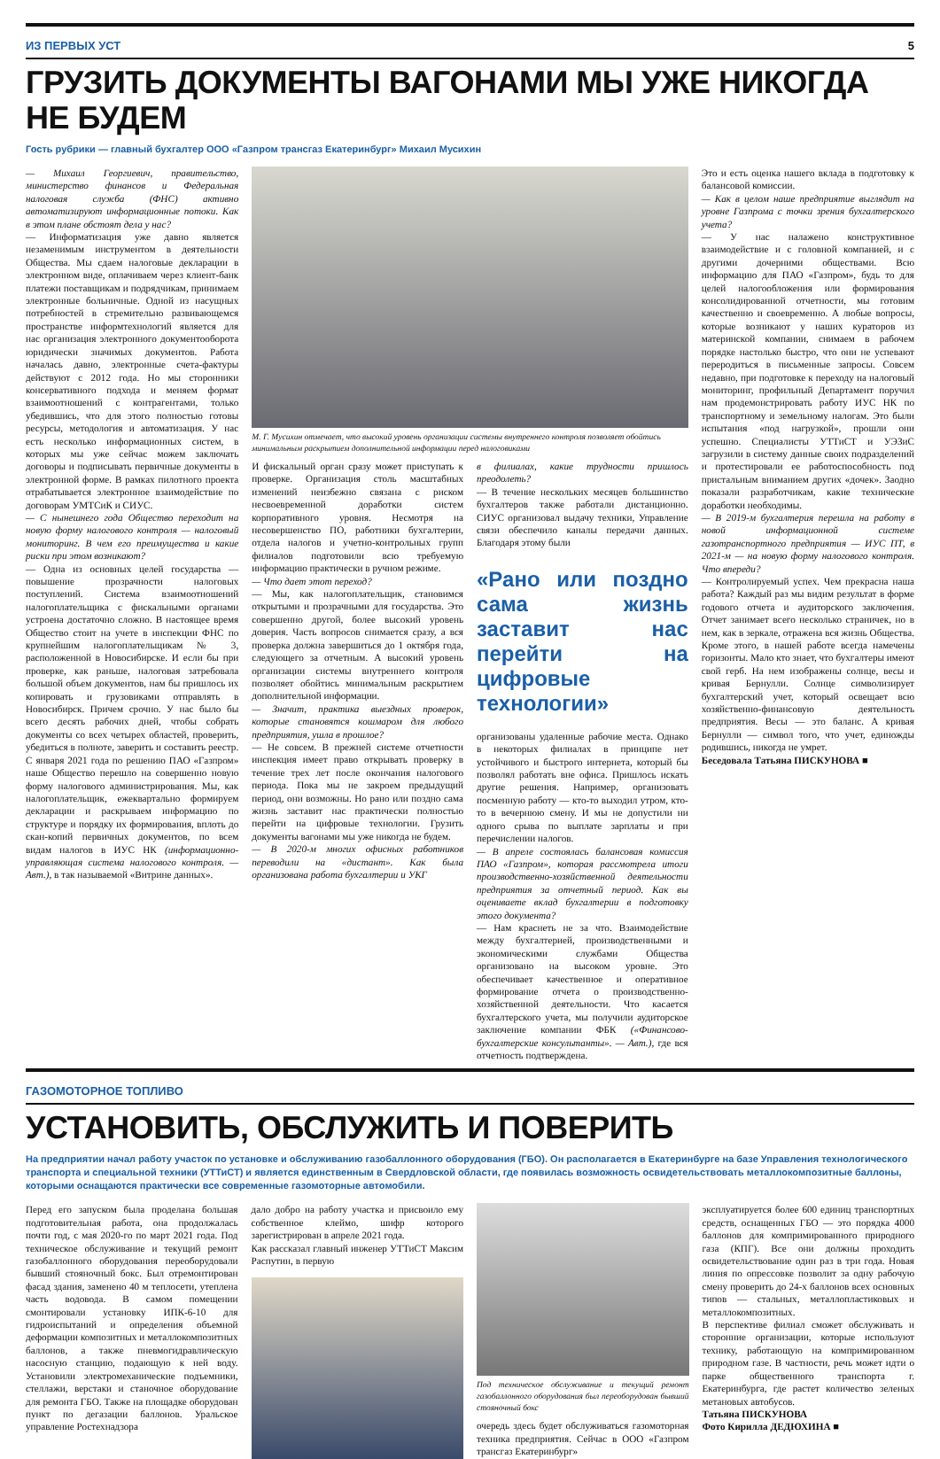ИЗ ПЕРВЫХ УСТ 5
ГРУЗИТЬ ДОКУМЕНТЫ ВАГОНАМИ МЫ УЖЕ НИКОГДА НЕ БУДЕМ
Гость рубрики — главный бухгалтер ООО «Газпром трансгаз Екатеринбург» Михаил Мусихин
— Михаил Георгиевич, правительство, министерство финансов и Федеральная налоговая служба (ФНС) активно автоматизируют информационные потоки. Как в этом плане обстоят дела у нас?
— Информатизация уже давно является незаменимым инструментом в деятельности Общества. Мы сдаем налоговые декларации в электронном виде, оплачиваем через клиент-банк платежи поставщикам и подрядчикам, принимаем электронные больничные. Одной из насущных потребностей в стремительно развивающемся пространстве информтехнологий является для нас организация электронного документооборота юридически значимых документов. Работа началась давно, электронные счета-фактуры действуют с 2012 года. Но мы сторонники консервативного подхода и меняем формат взаимоотношений с контрагентами, только убедившись, что для этого полностью готовы ресурсы, методология и автоматизация. У нас есть несколько информационных систем, в которых мы уже сейчас можем заключать договоры и подписывать первичные документы в электронной форме. В рамках пилотного проекта отрабатывается электронное взаимодействие по договорам УМТСиК и СИУС.
— С нынешнего года Общество переходит на новую форму налогового контроля — налоговый мониторинг. В чем его преимущества и какие риски при этом возникают?
— Одна из основных целей государства — повышение прозрачности налоговых поступлений. Система взаимоотношений налогоплательщика с фискальными органами устроена достаточно сложно. В настоящее время Общество стоит на учете в инспекции ФНС по крупнейшим налогоплательщикам № 3, расположенной в Новосибирске. И если бы при проверке, как раньше, налоговая затребовала большой объем документов, нам бы пришлось их копировать и грузовиками отправлять в Новосибирск. Причем срочно. У нас было бы всего десять рабочих дней, чтобы собрать документы со всех четырех областей, проверить, убедиться в полноте, заверить и составить реестр. С января 2021 года по решению ПАО «Газпром» наше Общество перешло на совершенно новую форму налогового администрирования. Мы, как налогоплательщик, ежеквартально формируем декларации и раскрываем информацию по структуре и порядку их формирования, вплоть до скан-копий первичных документов, по всем видам налогов в ИУС НК (информационно-управляющая система налогового контроля. — Авт.), в так называемой «Витрине данных».
М. Г. Мусихин отмечает, что высокий уровень организации системы внутреннего контроля позволяет обойтись минимальным раскрытием дополнительной информации перед налоговиками
И фискальный орган сразу может приступать к проверке. Организация столь масштабных изменений неизбежно связана с риском несвоевременной доработки систем корпоративного уровня. Несмотря на несовершенство ПО, работники бухгалтерии, отдела налогов и учетно-контрольных групп филиалов подготовили всю требуемую информацию практически в ручном режиме.
— Что дает этот переход?
— Мы, как налогоплательщик, становимся открытыми и прозрачными для государства. Это совершенно другой, более высокий уровень доверия. Часть вопросов снимается сразу, а вся проверка должна завершиться до 1 октября года, следующего за отчетным. А высокий уровень организации системы внутреннего контроля позволяет обойтись минимальным раскрытием дополнительной информации.
— Значит, практика выездных проверок, которые становятся кошмаром для любого предприятия, ушла в прошлое?
— Не совсем. В прежней системе отчетности инспекция имеет право открывать проверку в течение трех лет после окончания налогового периода. Пока мы не закроем предыдущий период, они возможны. Но рано или поздно сама жизнь заставит нас практически полностью перейти на цифровые технологии. Грузить документы вагонами мы уже никогда не будем.
— В 2020-м многих офисных работников переводили на «дистант». Как была организована работа бухгалтерии и УКГ
в филиалах, какие трудности пришлось преодолеть?
— В течение нескольких месяцев большинство бухгалтеров также работали дистанционно. СИУС организовал выдачу техники, Управление связи обеспечило каналы передачи данных. Благодаря этому были
«Рано или поздно сама жизнь заставит нас перейти на цифровые технологии»
организованы удаленные рабочие места. Однако в некоторых филиалах в принципе нет устойчивого и быстрого интернета, который бы позволял работать вне офиса. Пришлось искать другие решения. Например, организовать посменную работу — кто-то выходил утром, кто-то в вечернюю смену. И мы не допустили ни одного срыва по выплате зарплаты и при перечислении налогов.
— В апреле состоялась балансовая комиссия ПАО «Газпром», которая рассмотрела итоги производственно-хозяйственной деятельности предприятия за отчетный период. Как вы оцениваете вклад бухгалтерии в подготовку этого документа?
— Нам краснеть не за что. Взаимодействие между бухгалтерией, производственными и экономическими службами Общества организовано на высоком уровне. Это обеспечивает качественное и оперативное формирование отчета о производственно-хозяйственной деятельности. Что касается бухгалтерского учета, мы получили аудиторское заключение компании ФБК («Финансово-бухгалтерские консультанты». — Авт.), где вся отчетность подтверждена.
Это и есть оценка нашего вклада в подготовку к балансовой комиссии.
— Как в целом наше предприятие выглядит на уровне Газпрома с точки зрения бухгалтерского учета?
— У нас налажено конструктивное взаимодействие и с головной компанией, и с другими дочерними обществами. Всю информацию для ПАО «Газпром», будь то для целей налогообложения или формирования консолидированной отчетности, мы готовим качественно и своевременно. А любые вопросы, которые возникают у наших кураторов из материнской компании, снимаем в рабочем порядке настолько быстро, что они не успевают переродиться в письменные запросы. Совсем недавно, при подготовке к переходу на налоговый мониторинг, профильный Департамент поручил нам продемонстрировать работу ИУС НК по транспортному и земельному налогам. Это были испытания «под нагрузкой», прошли они успешно. Специалисты УТТиСТ и УЭЗиС загрузили в систему данные своих подразделений и протестировали ее работоспособность под пристальным вниманием других «дочек». Заодно показали разработчикам, какие технические доработки необходимы.
— В 2019-м бухгалтерия перешла на работу в новой информационной системе газотранспортного предприятия — ИУС ПТ, в 2021-м — на новую форму налогового контроля. Что впереди?
— Контролируемый успех. Чем прекрасна наша работа? Каждый раз мы видим результат в форме годового отчета и аудиторского заключения. Отчет занимает всего несколько страничек, но в нем, как в зеркале, отражена вся жизнь Общества. Кроме этого, в нашей работе всегда намечены горизонты. Мало кто знает, что бухгалтеры имеют свой герб. На нем изображены солнце, весы и кривая Бернулли. Солнце символизирует бухгалтерский учет, который освещает всю хозяйственно-финансовую деятельность предприятия. Весы — это баланс. А кривая Бернулли — символ того, что учет, единожды родившись, никогда не умрет.
Беседовала Татьяна ПИСКУНОВА ■
ГАЗОМОТОРНОЕ ТОПЛИВО
УСТАНОВИТЬ, ОБСЛУЖИТЬ И ПОВЕРИТЬ
На предприятии начал работу участок по установке и обслуживанию газобаллонного оборудования (ГБО). Он располагается в Екатеринбурге на базе Управления технологического транспорта и специальной техники (УТТиСТ) и является единственным в Свердловской области, где появилась возможность освидетельствовать металлокомпозитные баллоны, которыми оснащаются практически все современные газомоторные автомобили.
Перед его запуском была проделана большая подготовительная работа, она продолжалась почти год, с мая 2020-го по март 2021 года. Под техническое обслуживание и текущий ремонт газобаллонного оборудования переоборудовали бывший стояночный бокс. Был отремонтирован фасад здания, заменено 40 м теплосети, утеплена часть водовода. В самом помещении смонтировали установку ИПК-6-10 для гидроиспытаний и определения объемной деформации композитных и металлокомпозитных баллонов, а также пневмогидравлическую насосную станцию, подающую к ней воду. Установили электромеханические подъемники, стеллажи, верстаки и станочное оборудование для ремонта ГБО. Также на площадке оборудован пункт по дегазации баллонов. Уральское управление Ростехнадзора
дало добро на работу участка и присвоило ему собственное клеймо, шифр которого зарегистрирован в апреле 2021 года.
Как рассказал главный инженер УТТиСТ Максим Распутин, в первую
Под техническое обслуживание и текущий ремонт газобаллонного оборудования был переоборудован бывший стояночный бокс
очередь здесь будет обслуживаться газомоторная техника предприятия. Сейчас в ООО «Газпром трансгаз Екатеринбург»
эксплуатируется более 600 единиц транспортных средств, оснащенных ГБО — это порядка 4000 баллонов для компримированного природного газа (КПГ). Все они должны проходить освидетельствование один раз в три года. Новая линия по опрессовке позволит за одну рабочую смену проверить до 24-х баллонов всех основных типов — стальных, металлопластиковых и металлокомпозитных.
В перспективе филиал сможет обслуживать и сторонние организации, которые используют технику, работающую на компримированном природном газе. В частности, речь может идти о парке общественного транспорта г. Екатеринбурга, где растет количество зеленых метановых автобусов.
Татьяна ПИСКУНОВА
Фото Кирилла ДЕДЮХИНА ■